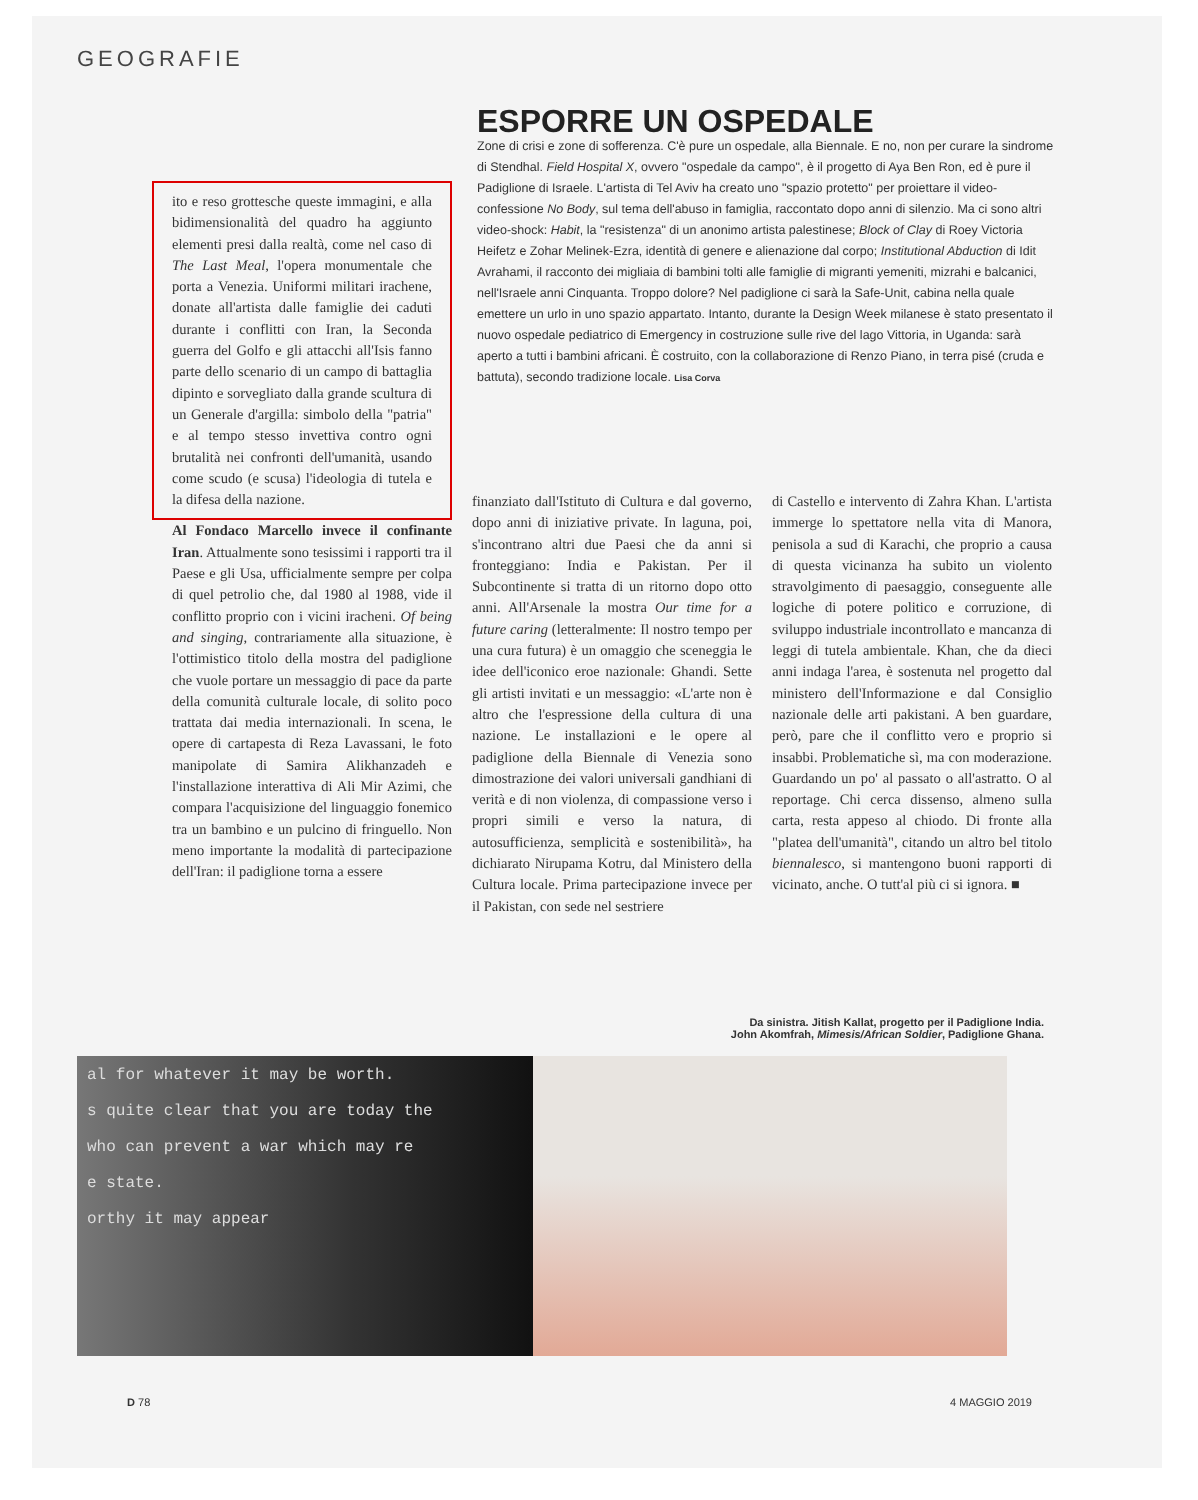GEOGRAFIE
ESPORRE UN OSPEDALE
Zone di crisi e zone di sofferenza. C'è pure un ospedale, alla Biennale. E no, non per curare la sindrome di Stendhal. Field Hospital X, ovvero "ospedale da campo", è il progetto di Aya Ben Ron, ed è pure il Padiglione di Israele. L'artista di Tel Aviv ha creato uno "spazio protetto" per proiettare il video-confessione No Body, sul tema dell'abuso in famiglia, raccontato dopo anni di silenzio. Ma ci sono altri video-shock: Habit, la "resistenza" di un anonimo artista palestinese; Block of Clay di Roey Victoria Heifetz e Zohar Melinek-Ezra, identità di genere e alienazione dal corpo; Institutional Abduction di Idit Avrahami, il racconto dei migliaia di bambini tolti alle famiglie di migranti yemeniti, mizrahi e balcanici, nell'Israele anni Cinquanta. Troppo dolore? Nel padiglione ci sarà la Safe-Unit, cabina nella quale emettere un urlo in uno spazio appartato. Intanto, durante la Design Week milanese è stato presentato il nuovo ospedale pediatrico di Emergency in costruzione sulle rive del lago Vittoria, in Uganda: sarà aperto a tutti i bambini africani. È costruito, con la collaborazione di Renzo Piano, in terra pisé (cruda e battuta), secondo tradizione locale. Lisa Corva
ito e reso grottesche queste immagini, e alla bidimensionalità del quadro ha aggiunto elementi presi dalla realtà, come nel caso di The Last Meal, l'opera monumentale che porta a Venezia. Uniformi militari irachene, donate all'artista dalle famiglie dei caduti durante i conflitti con Iran, la Seconda guerra del Golfo e gli attacchi all'Isis fanno parte dello scenario di un campo di battaglia dipinto e sorvegliato dalla grande scultura di un Generale d'argilla: simbolo della "patria" e al tempo stesso invettiva contro ogni brutalità nei confronti dell'umanità, usando come scudo (e scusa) l'ideologia di tutela e la difesa della nazione.
Al Fondaco Marcello invece il confinante Iran. Attualmente sono tesissimi i rapporti tra il Paese e gli Usa, ufficialmente sempre per colpa di quel petrolio che, dal 1980 al 1988, vide il conflitto proprio con i vicini iracheni. Of being and singing, contrariamente alla situazione, è l'ottimistico titolo della mostra del padiglione che vuole portare un messaggio di pace da parte della comunità culturale locale, di solito poco trattata dai media internazionali. In scena, le opere di cartapesta di Reza Lavassani, le foto manipolate di Samira Alikhanzadeh e l'installazione interattiva di Ali Mir Azimi, che compara l'acquisizione del linguaggio fonemico tra un bambino e un pulcino di fringuello. Non meno importante la modalità di partecipazione dell'Iran: il padiglione torna a essere
finanziato dall'Istituto di Cultura e dal governo, dopo anni di iniziative private. In laguna, poi, s'incontrano altri due Paesi che da anni si fronteggiano: India e Pakistan. Per il Subcontinente si tratta di un ritorno dopo otto anni. All'Arsenale la mostra Our time for a future caring (letteralmente: Il nostro tempo per una cura futura) è un omaggio che sceneggia le idee dell'iconico eroe nazionale: Ghandi. Sette gli artisti invitati e un messaggio: «L'arte non è altro che l'espressione della cultura di una nazione. Le installazioni e le opere al padiglione della Biennale di Venezia sono dimostrazione dei valori universali gandhiani di verità e di non violenza, di compassione verso i propri simili e verso la natura, di autosufficienza, semplicità e sostenibilità», ha dichiarato Nirupama Kotru, dal Ministero della Cultura locale. Prima partecipazione invece per il Pakistan, con sede nel sestriere
di Castello e intervento di Zahra Khan. L'artista immerge lo spettatore nella vita di Manora, penisola a sud di Karachi, che proprio a causa di questa vicinanza ha subito un violento stravolgimento di paesaggio, conseguente alle logiche di potere politico e corruzione, di sviluppo industriale incontrollato e mancanza di leggi di tutela ambientale. Khan, che da dieci anni indaga l'area, è sostenuta nel progetto dal ministero dell'Informazione e dal Consiglio nazionale delle arti pakistani. A ben guardare, però, pare che il conflitto vero e proprio si insabbi. Problematiche sì, ma con moderazione. Guardando un po' al passato o all'astratto. O al reportage. Chi cerca dissenso, almeno sulla carta, resta appeso al chiodo. Di fronte alla "platea dell'umanità", citando un altro bel titolo biennalesco, si mantengono buoni rapporti di vicinato, anche. O tutt'al più ci si ignora. ■
Da sinistra. Jitish Kallat, progetto per il Padiglione India.
John Akomfrah, Mimesis/African Soldier, Padiglione Ghana.
al for whatever it may be worth.
s quite clear that you are today the
who can prevent a war which may re
e state.
orthy it may appear
D 78 4 MAGGIO 2019